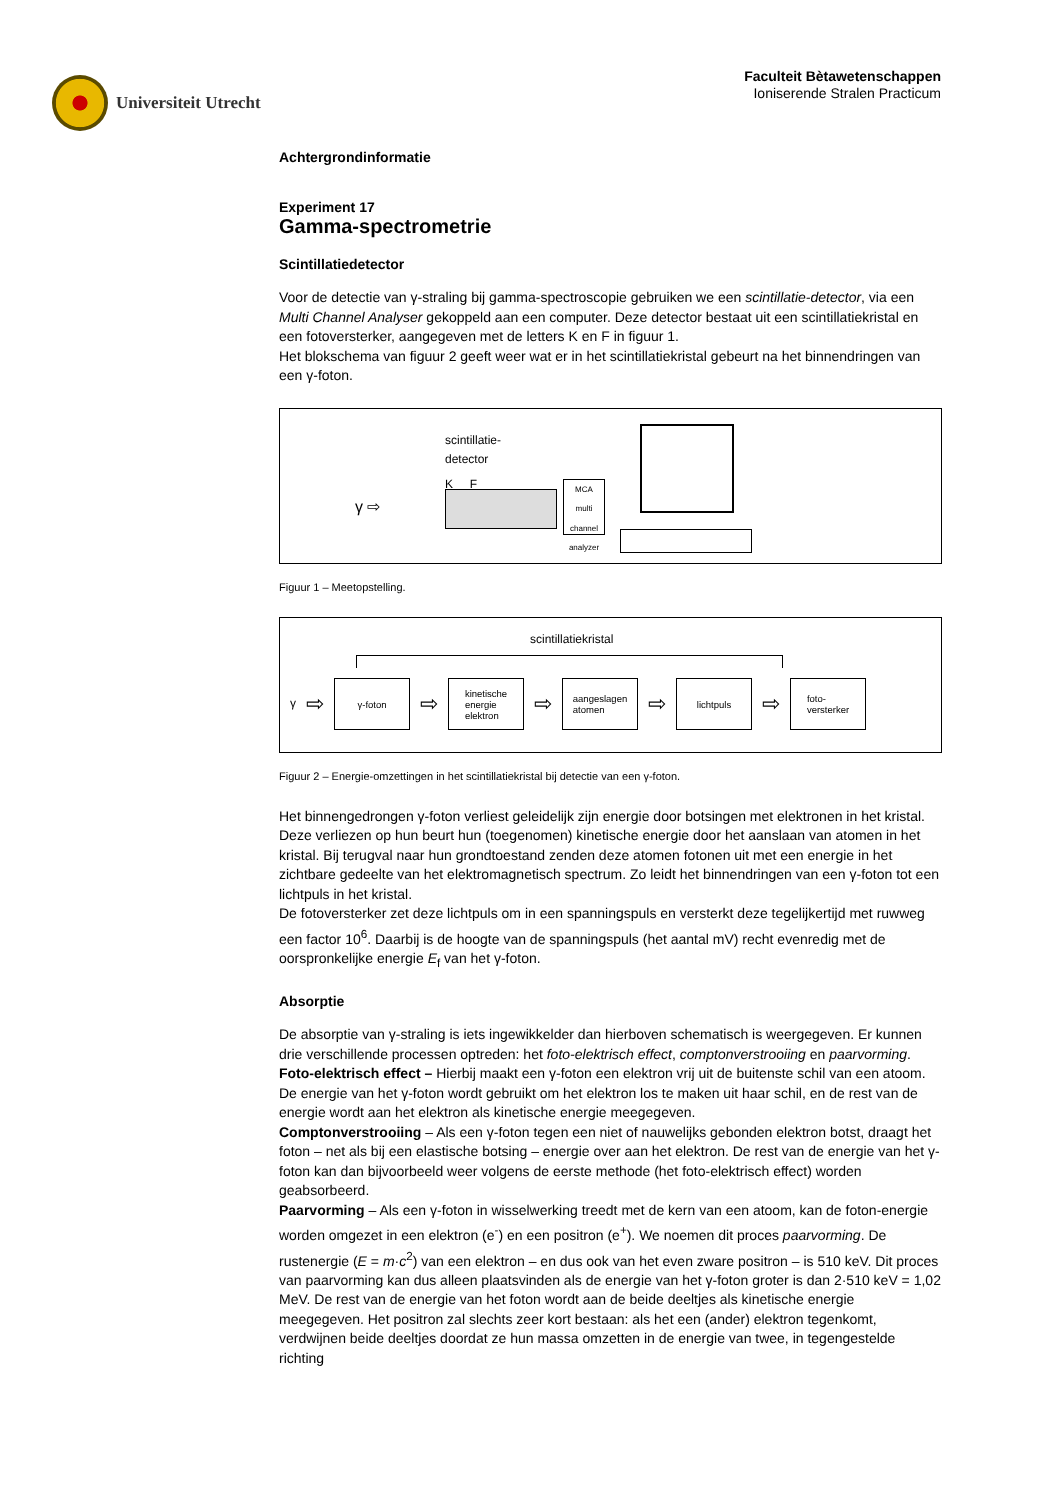Universiteit Utrecht
Faculteit Bètawetenschappen
Ioniserende Stralen Practicum
Achtergrondinformatie
Experiment 17
Gamma-spectrometrie
Scintillatiedetector
Voor de detectie van γ-straling bij gamma-spectroscopie gebruiken we een scintillatie-detector, via een Multi Channel Analyser gekoppeld aan een computer. Deze detector bestaat uit een scintillatiekristal en een fotoversterker, aangegeven met de letters K en F in figuur 1.
Het blokschema van figuur 2 geeft weer wat er in het scintillatiekristal gebeurt na het binnendringen van een γ-foton.
scintillatie-
detector
K F
γ ⇨
MCA
multi channel analyzer
Figuur 1 – Meetopstelling.
scintillatiekristal
γ ⇨
γ-foton
⇨
kinetische
energie
elektron
⇨
aangeslagen
atomen
⇨
lichtpuls
⇨
foto-
versterker
Figuur 2 – Energie-omzettingen in het scintillatiekristal bij detectie van een γ-foton.
Het binnengedrongen γ-foton verliest geleidelijk zijn energie door botsingen met elektronen in het kristal. Deze verliezen op hun beurt hun (toegenomen) kinetische energie door het aanslaan van atomen in het kristal. Bij terugval naar hun grondtoestand zenden deze atomen fotonen uit met een energie in het zichtbare gedeelte van het elektromagnetisch spectrum. Zo leidt het binnendringen van een γ-foton tot een lichtpuls in het kristal.
De fotoversterker zet deze lichtpuls om in een spanningspuls en versterkt deze tegelijkertijd met ruwweg een factor 10<sup>6</sup>. Daarbij is de hoogte van de spanningspuls (het aantal mV) recht evenredig met de oorspronkelijke energie E<sub>f</sub> van het γ-foton.
Absorptie
De absorptie van γ-straling is iets ingewikkelder dan hierboven schematisch is weergegeven. Er kunnen drie verschillende processen optreden: het foto-elektrisch effect, comptonverstrooiing en paarvorming.
Foto-elektrisch effect – Hierbij maakt een γ-foton een elektron vrij uit de buitenste schil van een atoom. De energie van het γ-foton wordt gebruikt om het elektron los te maken uit haar schil, en de rest van de energie wordt aan het elektron als kinetische energie meegegeven.
Comptonverstrooiing – Als een γ-foton tegen een niet of nauwelijks gebonden elektron botst, draagt het foton – net als bij een elastische botsing – energie over aan het elektron. De rest van de energie van het γ-foton kan dan bijvoorbeeld weer volgens de eerste methode (het foto-elektrisch effect) worden geabsorbeerd.
Paarvorming – Als een γ-foton in wisselwerking treedt met de kern van een atoom, kan de foton-energie worden omgezet in een elektron (e<sup>-</sup>) en een positron (e<sup>+</sup>). We noemen dit proces paarvorming. De rustenergie (E = m·c<sup>2</sup>) van een elektron – en dus ook van het even zware positron – is 510 keV. Dit proces van paarvorming kan dus alleen plaatsvinden als de energie van het γ-foton groter is dan 2·510 keV = 1,02 MeV. De rest van de energie van het foton wordt aan de beide deeltjes als kinetische energie meegegeven. Het positron zal slechts zeer kort bestaan: als het een (ander) elektron tegenkomt, verdwijnen beide deeltjes doordat ze hun massa omzetten in de energie van twee, in tegengestelde richting